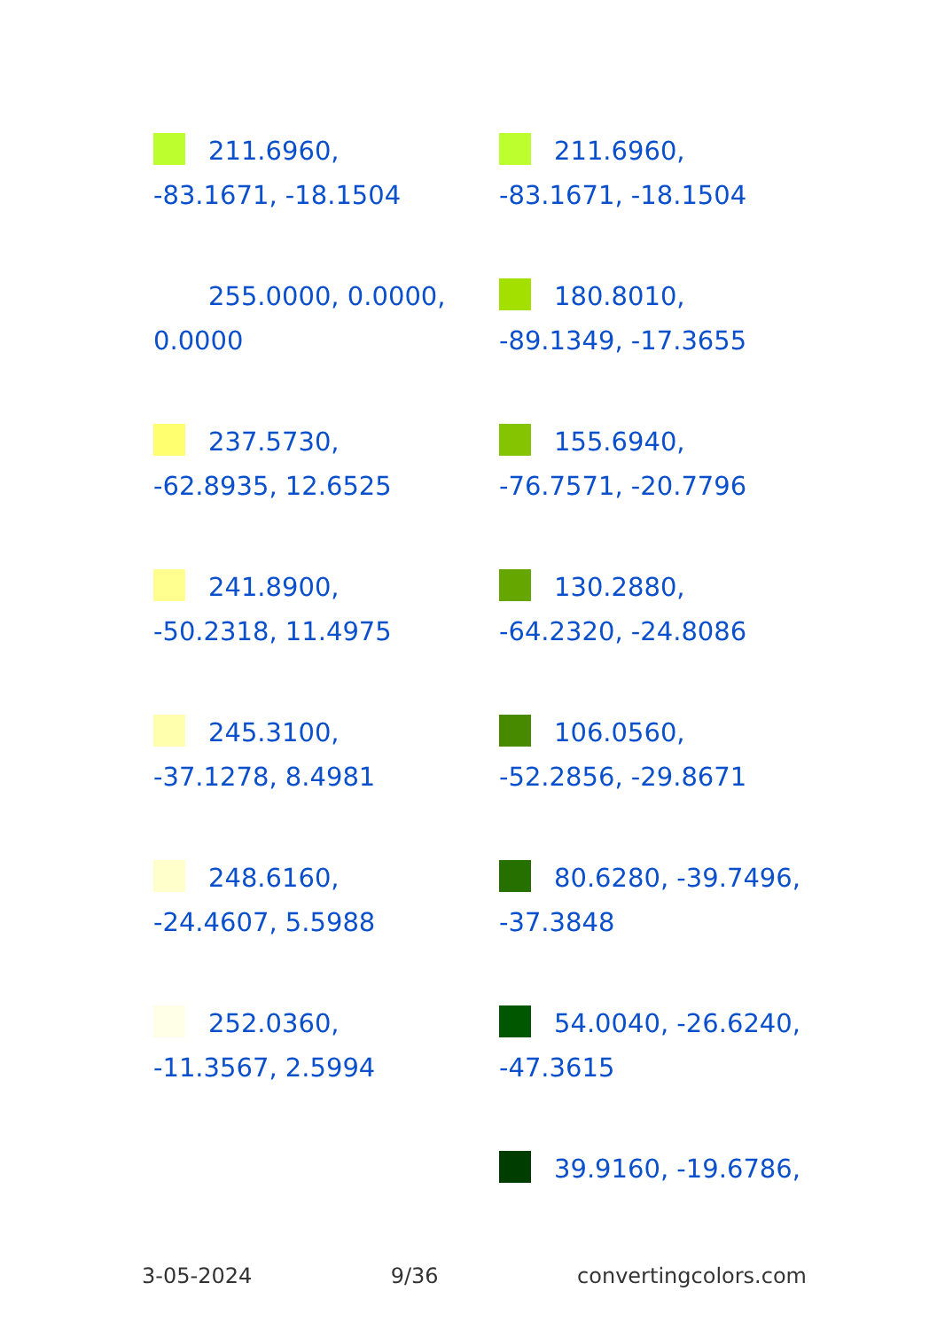211.6960, -83.1671, -18.1504
255.0000, 0.0000, 0.0000
237.5730, -62.8935, 12.6525
241.8900, -50.2318, 11.4975
245.3100, -37.1278, 8.4981
248.6160, -24.4607, 5.5988
252.0360, -11.3567, 2.5994
211.6960, -83.1671, -18.1504
180.8010, -89.1349, -17.3655
155.6940, -76.7571, -20.7796
130.2880, -64.2320, -24.8086
106.0560, -52.2856, -29.8671
80.6280, -39.7496, -37.3848
54.0040, -26.6240, -47.3615
39.9160, -19.6786,
3-05-2024 9/36 convertingcolors.com